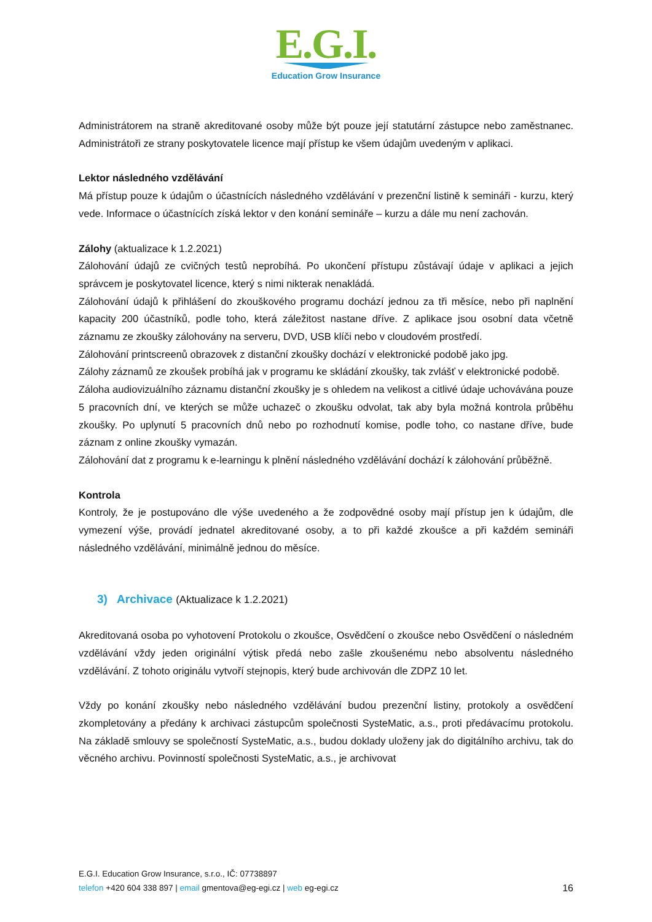E.G.I.
Education Grow Insurance
Administrátorem na straně akreditované osoby může být pouze její statutární zástupce nebo zaměstnanec. Administrátoři ze strany poskytovatele licence mají přístup ke všem údajům uvedeným v aplikaci.
Lektor následného vzdělávání
Má přístup pouze k údajům o účastnících následného vzdělávání v prezenční listině k semináři - kurzu, který vede. Informace o účastnících získá lektor v den konání semináře – kurzu a dále mu není zachován.
Zálohy (aktualizace k 1.2.2021)
Zálohování údajů ze cvičných testů neprobíhá. Po ukončení přístupu zůstávají údaje v aplikaci a jejich správcem je poskytovatel licence, který s nimi nikterak nenakládá.
Zálohování údajů k přihlášení do zkouškového programu dochází jednou za tři měsíce, nebo při naplnění kapacity 200 účastníků, podle toho, která záležitost nastane dříve. Z aplikace jsou osobní data včetně záznamu ze zkoušky zálohovány na serveru, DVD, USB klíči nebo v cloudovém prostředí.
Zálohování printscreenů obrazovek z distanční zkoušky dochází v elektronické podobě jako jpg.
Zálohy záznamů ze zkoušek probíhá jak v programu ke skládání zkoušky, tak zvlášť v elektronické podobě.
Záloha audiovizuálního záznamu distanční zkoušky je s ohledem na velikost a citlivé údaje uchovávána pouze 5 pracovních dní, ve kterých se může uchazeč o zkoušku odvolat, tak aby byla možná kontrola průběhu zkoušky. Po uplynutí 5 pracovních dnů nebo po rozhodnutí komise, podle toho, co nastane dříve, bude záznam z online zkoušky vymazán.
Zálohování dat z programu k e-learningu k plnění následného vzdělávání dochází k zálohování průběžně.
Kontrola
Kontroly, že je postupováno dle výše uvedeného a že zodpovědné osoby mají přístup jen k údajům, dle vymezení výše, provádí jednatel akreditované osoby, a to při každé zkoušce a při každém semináři následného vzdělávání, minimálně jednou do měsíce.
3) Archivace (Aktualizace k 1.2.2021)
Akreditovaná osoba po vyhotovení Protokolu o zkoušce, Osvědčení o zkoušce nebo Osvědčení o následném vzdělávání vždy jeden originální výtisk předá nebo zašle zkoušenému nebo absolventu následného vzdělávání. Z tohoto originálu vytvoří stejnopis, který bude archivován dle ZDPZ 10 let.
Vždy po konání zkoušky nebo následného vzdělávání budou prezenční listiny, protokoly a osvědčení zkompletovány a předány k archivaci zástupcům společnosti SysteMatic, a.s., proti předávacímu protokolu. Na základě smlouvy se společností SysteMatic, a.s., budou doklady uloženy jak do digitálního archivu, tak do věcného archivu. Povinností společnosti SysteMatic, a.s., je archivovat
E.G.I. Education Grow Insurance, s.r.o., IČ: 07738897
16 telefon +420 604 338 897 | email gmentova@eg-egi.cz | web eg-egi.cz